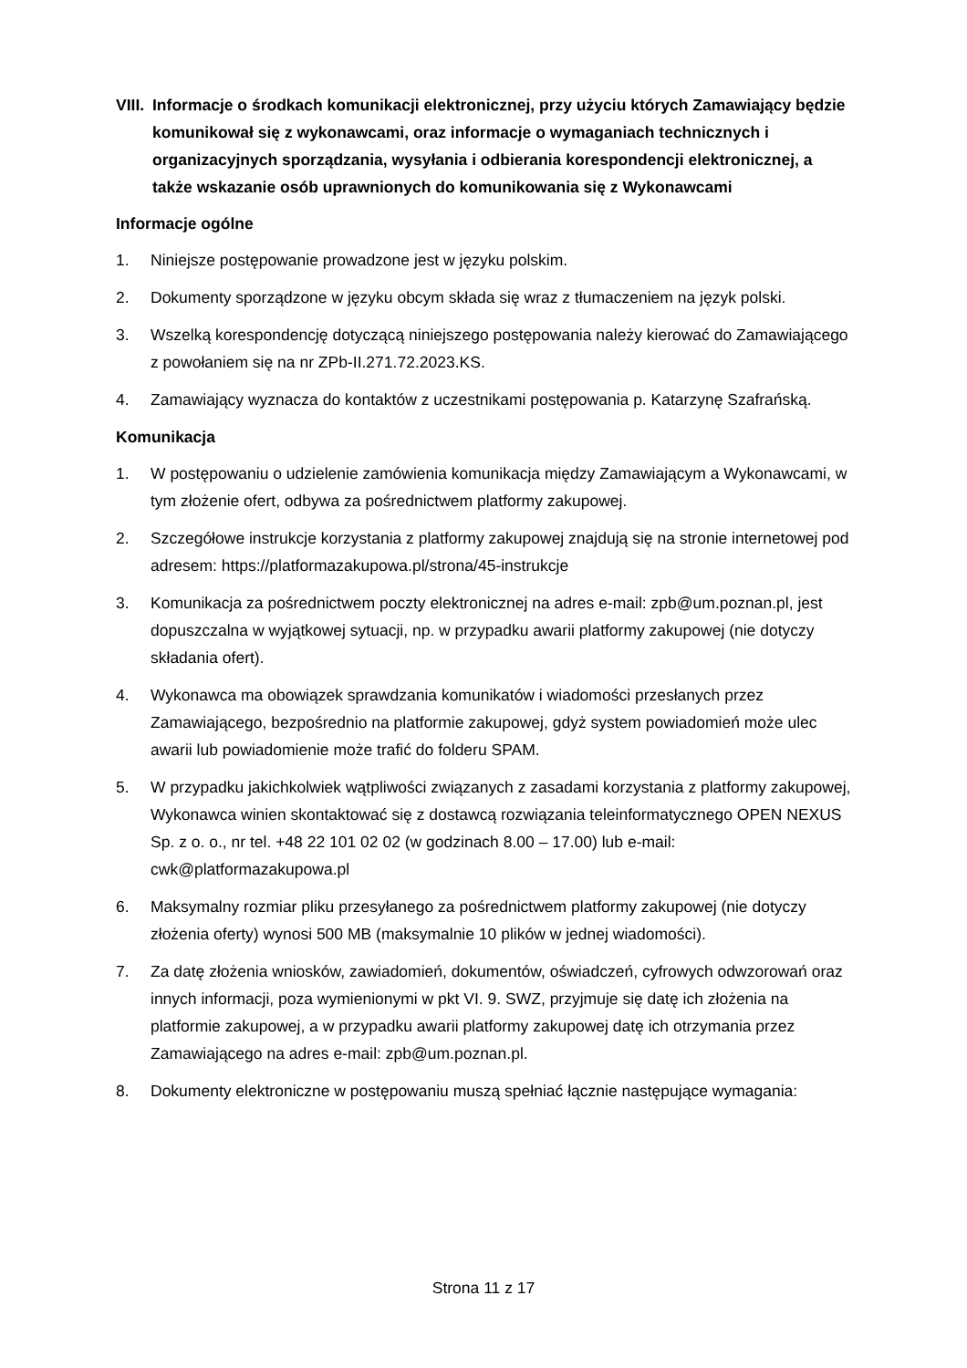VIII. Informacje o środkach komunikacji elektronicznej, przy użyciu których Zamawiający będzie komunikował się z wykonawcami, oraz informacje o wymaganiach technicznych i organizacyjnych sporządzania, wysyłania i odbierania korespondencji elektronicznej, a także wskazanie osób uprawnionych do komunikowania się z Wykonawcami
Informacje ogólne
1. Niniejsze postępowanie prowadzone jest w języku polskim.
2. Dokumenty sporządzone w języku obcym składa się wraz z tłumaczeniem na język polski.
3. Wszelką korespondencję dotyczącą niniejszego postępowania należy kierować do Zamawiającego z powołaniem się na nr ZPb-II.271.72.2023.KS.
4. Zamawiający wyznacza do kontaktów z uczestnikami postępowania p. Katarzynę Szafrańską.
Komunikacja
1. W postępowaniu o udzielenie zamówienia komunikacja między Zamawiającym a Wykonawcami, w tym złożenie ofert, odbywa za pośrednictwem platformy zakupowej.
2. Szczegółowe instrukcje korzystania z platformy zakupowej znajdują się na stronie internetowej pod adresem: https://platformazakupowa.pl/strona/45-instrukcje
3. Komunikacja za pośrednictwem poczty elektronicznej na adres e-mail: zpb@um.poznan.pl, jest dopuszczalna w wyjątkowej sytuacji, np. w przypadku awarii platformy zakupowej (nie dotyczy składania ofert).
4. Wykonawca ma obowiązek sprawdzania komunikatów i wiadomości przesłanych przez Zamawiającego, bezpośrednio na platformie zakupowej, gdyż system powiadomień może ulec awarii lub powiadomienie może trafić do folderu SPAM.
5. W przypadku jakichkolwiek wątpliwości związanych z zasadami korzystania z platformy zakupowej, Wykonawca winien skontaktować się z dostawcą rozwiązania teleinformatycznego OPEN NEXUS Sp. z o. o., nr tel. +48 22 101 02 02 (w godzinach 8.00 – 17.00) lub e-mail: cwk@platformazakupowa.pl
6. Maksymalny rozmiar pliku przesyłanego za pośrednictwem platformy zakupowej (nie dotyczy złożenia oferty) wynosi 500 MB (maksymalnie 10 plików w jednej wiadomości).
7. Za datę złożenia wniosków, zawiadomień, dokumentów, oświadczeń, cyfrowych odwzorowań oraz innych informacji, poza wymienionymi w pkt VI. 9. SWZ, przyjmuje się datę ich złożenia na platformie zakupowej, a w przypadku awarii platformy zakupowej datę ich otrzymania przez Zamawiającego na adres e-mail: zpb@um.poznan.pl.
8. Dokumenty elektroniczne w postępowaniu muszą spełniać łącznie następujące wymagania:
Strona 11 z 17